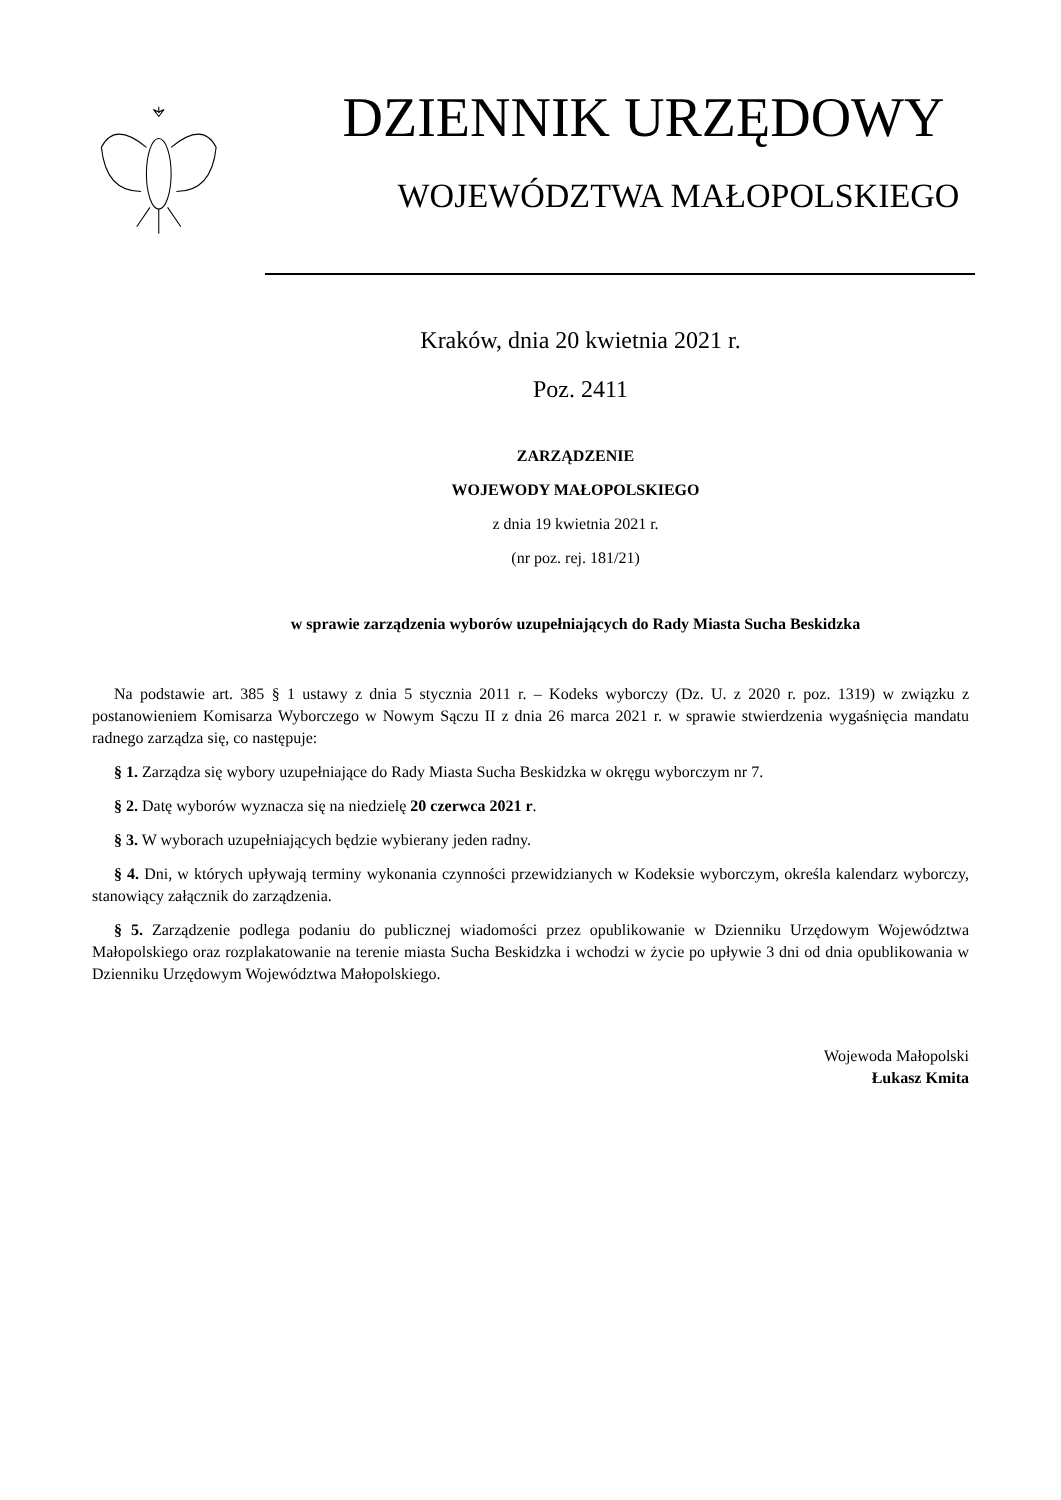DZIENNIK URZĘDOWY
WOJEWÓDZTWA MAŁOPOLSKIEGO
Kraków, dnia 20 kwietnia 2021 r.
Poz. 2411
ZARZĄDZENIE
WOJEWODY MAŁOPOLSKIEGO
z dnia 19 kwietnia 2021 r.
(nr poz. rej. 181/21)
w sprawie zarządzenia wyborów uzupełniających do Rady Miasta Sucha Beskidzka
Na podstawie art. 385 § 1 ustawy z dnia 5 stycznia 2011 r. – Kodeks wyborczy (Dz. U. z 2020 r. poz. 1319) w związku z postanowieniem Komisarza Wyborczego w Nowym Sączu II z dnia 26 marca 2021 r. w sprawie stwierdzenia wygaśnięcia mandatu radnego zarządza się, co następuje:
§ 1. Zarządza się wybory uzupełniające do Rady Miasta Sucha Beskidzka w okręgu wyborczym nr 7.
§ 2. Datę wyborów wyznacza się na niedzielę 20 czerwca 2021 r.
§ 3. W wyborach uzupełniających będzie wybierany jeden radny.
§ 4. Dni, w których upływają terminy wykonania czynności przewidzianych w Kodeksie wyborczym, określa kalendarz wyborczy, stanowiący załącznik do zarządzenia.
§ 5. Zarządzenie podlega podaniu do publicznej wiadomości przez opublikowanie w Dzienniku Urzędowym Województwa Małopolskiego oraz rozplakatowanie na terenie miasta Sucha Beskidzka i wchodzi w życie po upływie 3 dni od dnia opublikowania w Dzienniku Urzędowym Województwa Małopolskiego.
Wojewoda Małopolski
Łukasz Kmita